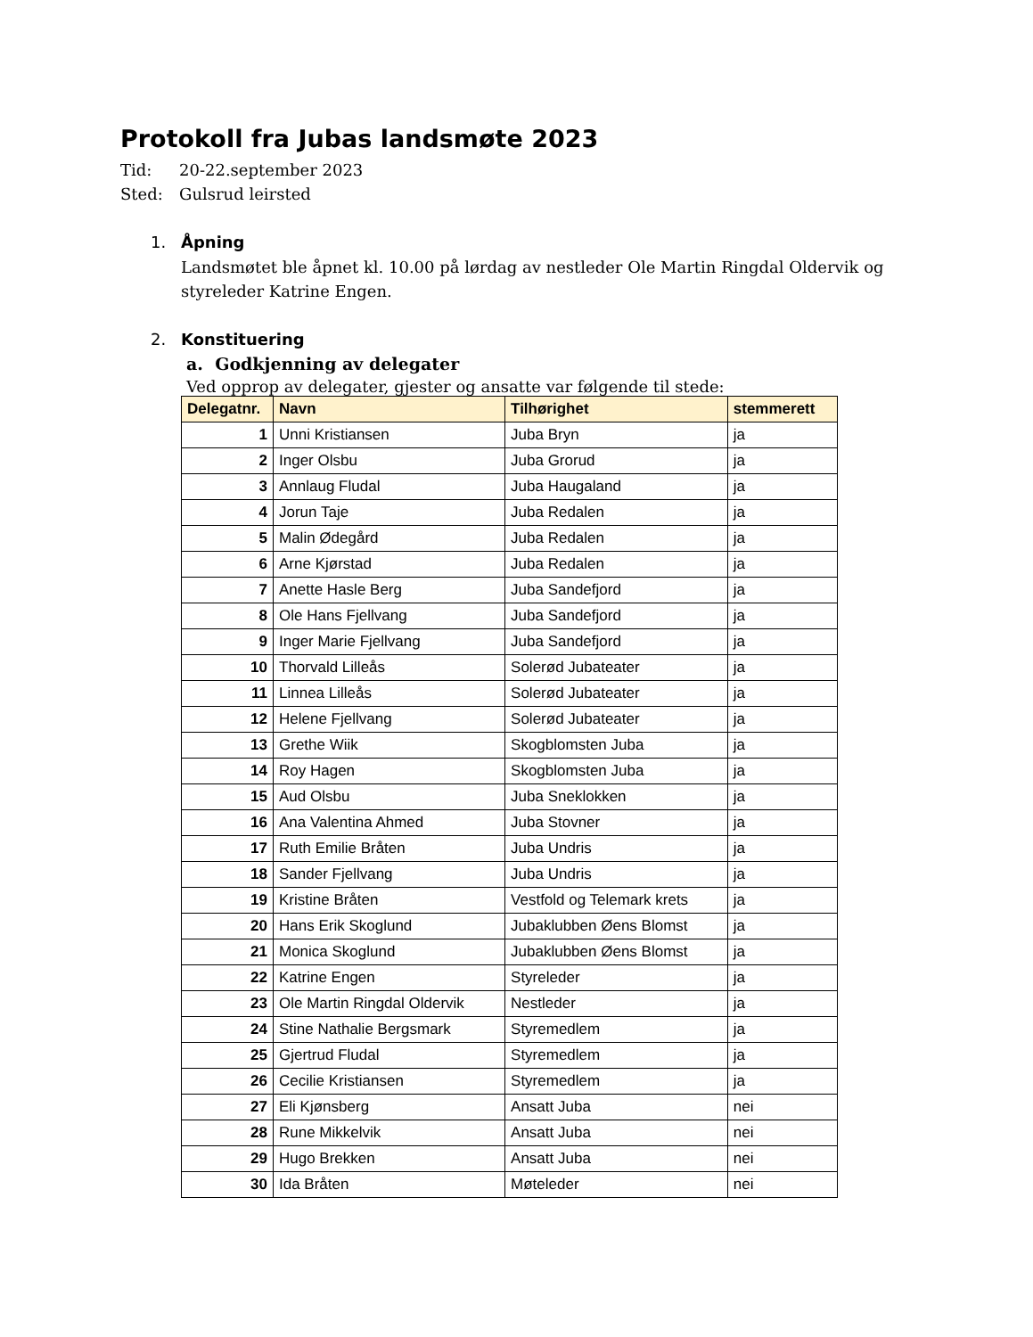Protokoll fra Jubas landsmøte 2023
Tid: 20-22.september 2023
Sted: Gulsrud leirsted
1. Åpning
Landsmøtet ble åpnet kl. 10.00 på lørdag av nestleder Ole Martin Ringdal Oldervik og styreleder Katrine Engen.
2. Konstituering
a. Godkjenning av delegater
Ved opprop av delegater, gjester og ansatte var følgende til stede:
| Delegatnr. | Navn | Tilhørighet | stemmerett |
| --- | --- | --- | --- |
| 1 | Unni Kristiansen | Juba Bryn | ja |
| 2 | Inger Olsbu | Juba Grorud | ja |
| 3 | Annlaug Fludal | Juba Haugaland | ja |
| 4 | Jorun Taje | Juba Redalen | ja |
| 5 | Malin Ødegård | Juba Redalen | ja |
| 6 | Arne Kjørstad | Juba Redalen | ja |
| 7 | Anette Hasle Berg | Juba Sandefjord | ja |
| 8 | Ole Hans Fjellvang | Juba Sandefjord | ja |
| 9 | Inger Marie Fjellvang | Juba Sandefjord | ja |
| 10 | Thorvald Lilleås | Solerød Jubateater | ja |
| 11 | Linnea Lilleås | Solerød Jubateater | ja |
| 12 | Helene Fjellvang | Solerød Jubateater | ja |
| 13 | Grethe Wiik | Skogblomsten Juba | ja |
| 14 | Roy Hagen | Skogblomsten Juba | ja |
| 15 | Aud Olsbu | Juba Sneklokken | ja |
| 16 | Ana Valentina Ahmed | Juba Stovner | ja |
| 17 | Ruth Emilie Bråten | Juba Undris | ja |
| 18 | Sander Fjellvang | Juba Undris | ja |
| 19 | Kristine Bråten | Vestfold og Telemark krets | ja |
| 20 | Hans Erik Skoglund | Jubaklubben Øens Blomst | ja |
| 21 | Monica Skoglund | Jubaklubben Øens Blomst | ja |
| 22 | Katrine Engen | Styreleder | ja |
| 23 | Ole Martin Ringdal Oldervik | Nestleder | ja |
| 24 | Stine Nathalie Bergsmark | Styremedlem | ja |
| 25 | Gjertrud Fludal | Styremedlem | ja |
| 26 | Cecilie Kristiansen | Styremedlem | ja |
| 27 | Eli Kjønsberg | Ansatt Juba | nei |
| 28 | Rune Mikkelvik | Ansatt Juba | nei |
| 29 | Hugo Brekken | Ansatt Juba | nei |
| 30 | Ida Bråten | Møteleder | nei |